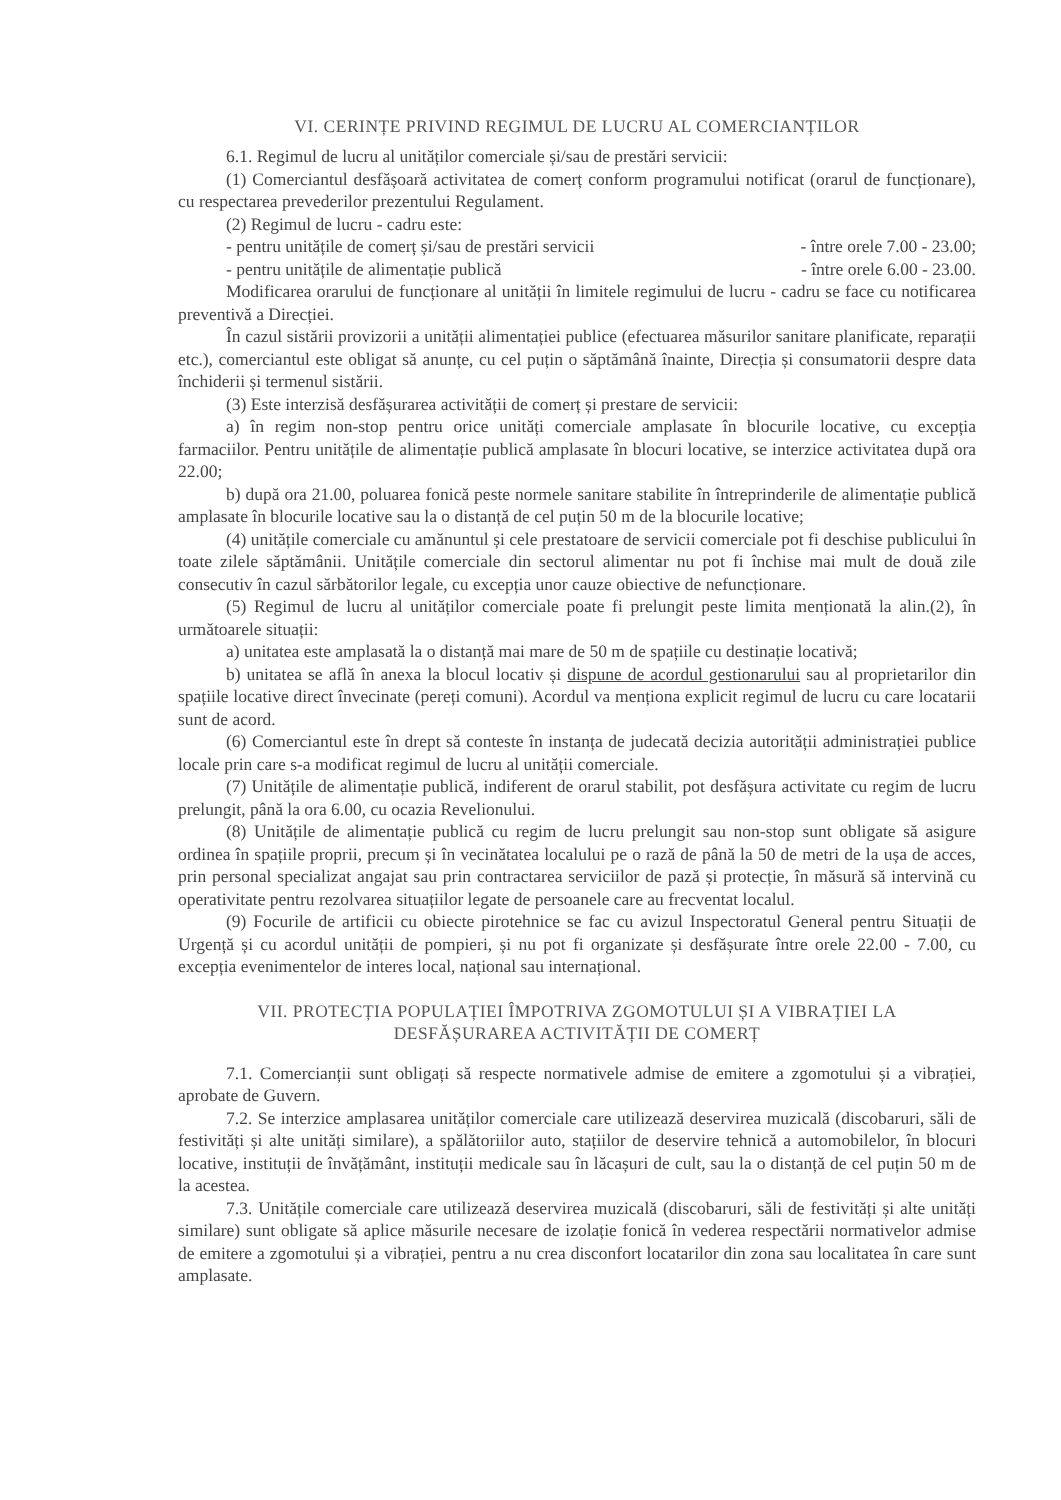VI. CERINȚE PRIVIND REGIMUL DE LUCRU AL COMERCIANȚILOR
6.1. Regimul de lucru al unităților comerciale și/sau de prestări servicii:
(1) Comerciantul desfășoară activitatea de comerț conform programului notificat (orarul de funcționare), cu respectarea prevederilor prezentului Regulament.
(2) Regimul de lucru - cadru este:
- pentru unitățile de comerț și/sau de prestări servicii - între orele 7.00 - 23.00;
- pentru unitățile de alimentație publică - între orele 6.00 - 23.00.
Modificarea orarului de funcționare al unității în limitele regimului de lucru - cadru se face cu notificarea preventivă a Direcției.
În cazul sistării provizorii a unității alimentației publice (efectuarea măsurilor sanitare planificate, reparații etc.), comerciantul este obligat să anunțe, cu cel puțin o săptămână înainte, Direcția și consumatorii despre data închiderii și termenul sistării.
(3) Este interzisă desfășurarea activității de comerț și prestare de servicii:
a) în regim non-stop pentru orice unități comerciale amplasate în blocurile locative, cu excepția farmaciilor. Pentru unitățile de alimentație publică amplasate în blocuri locative, se interzice activitatea după ora 22.00;
b) după ora 21.00, poluarea fonică peste normele sanitare stabilite în întreprinderile de alimentație publică amplasate în blocurile locative sau la o distanță de cel puțin 50 m de la blocurile locative;
(4) unitățile comerciale cu amănuntul și cele prestatoare de servicii comerciale pot fi deschise publicului în toate zilele săptămânii. Unitățile comerciale din sectorul alimentar nu pot fi închise mai mult de două zile consecutiv în cazul sărbătorilor legale, cu excepția unor cauze obiective de nefuncționare.
(5) Regimul de lucru al unităților comerciale poate fi prelungit peste limita menționată la alin.(2), în următoarele situații:
a) unitatea este amplasată la o distanță mai mare de 50 m de spațiile cu destinație locativă;
b) unitatea se află în anexa la blocul locativ și dispune de acordul gestionarului sau al proprietarilor din spațiile locative direct învecinate (pereți comuni). Acordul va menționa explicit regimul de lucru cu care locatarii sunt de acord.
(6) Comerciantul este în drept să conteste în instanța de judecată decizia autorității administrației publice locale prin care s-a modificat regimul de lucru al unității comerciale.
(7) Unitățile de alimentație publică, indiferent de orarul stabilit, pot desfășura activitate cu regim de lucru prelungit, până la ora 6.00, cu ocazia Revelionului.
(8) Unitățile de alimentație publică cu regim de lucru prelungit sau non-stop sunt obligate să asigure ordinea în spațiile proprii, precum și în vecinătatea localului pe o rază de până la 50 de metri de la ușa de acces, prin personal specializat angajat sau prin contractarea serviciilor de pază și protecție, în măsură să intervină cu operativitate pentru rezolvarea situațiilor legate de persoanele care au frecventat localul.
(9) Focurile de artificii cu obiecte pirotehnice se fac cu avizul Inspectoratul General pentru Situații de Urgență și cu acordul unității de pompieri, și nu pot fi organizate și desfășurate între orele 22.00 - 7.00, cu excepția evenimentelor de interes local, național sau internațional.
VII. PROTECȚIA POPULAȚIEI ÎMPOTRIVA ZGOMOTULUI ȘI A VIBRAȚIEI LA
DESFĂȘURAREA ACTIVITĂȚII DE COMERȚ
7.1. Comercianții sunt obligați să respecte normativele admise de emitere a zgomotului și a vibrației, aprobate de Guvern.
7.2. Se interzice amplasarea unităților comerciale care utilizează deservirea muzicală (discobaruri, săli de festivități și alte unități similare), a spălătoriilor auto, stațiilor de deservire tehnică a automobilelor, în blocuri locative, instituții de învățământ, instituții medicale sau în lăcașuri de cult, sau la o distanță de cel puțin 50 m de la acestea.
7.3. Unitățile comerciale care utilizează deservirea muzicală (discobaruri, săli de festivități și alte unități similare) sunt obligate să aplice măsurile necesare de izolație fonică în vederea respectării normativelor admise de emitere a zgomotului și a vibrației, pentru a nu crea disconfort locatarilor din zona sau localitatea în care sunt amplasate.